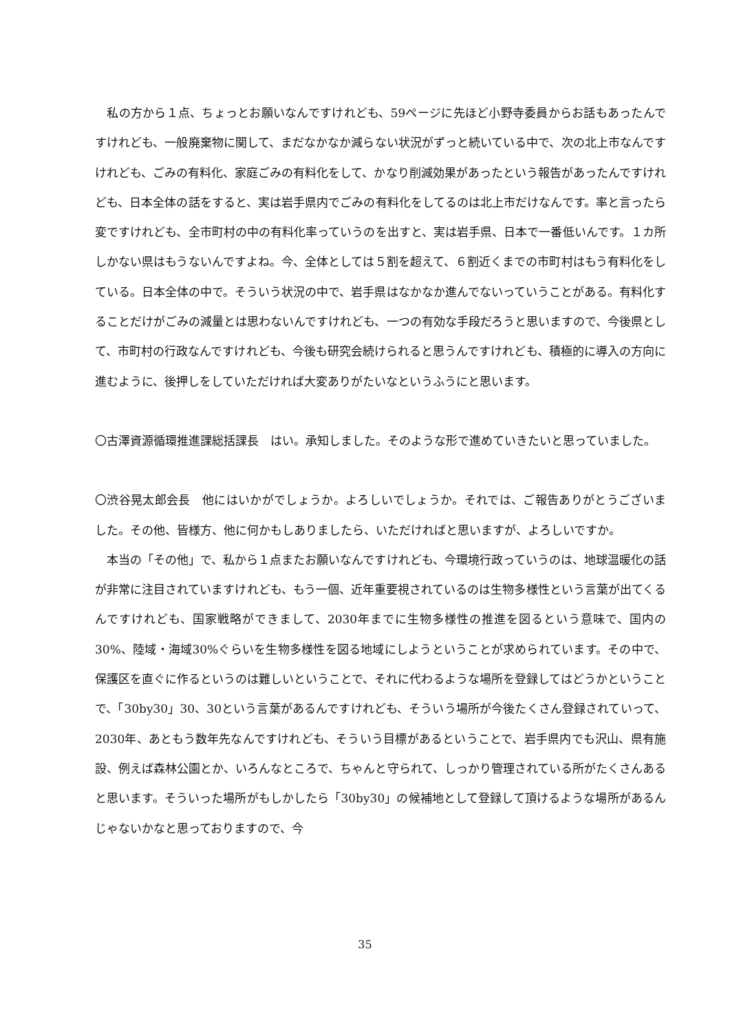私の方から１点、ちょっとお願いなんですけれども、59ページに先ほど小野寺委員からお話もあったんですけれども、一般廃棄物に関して、まだなかなか減らない状況がずっと続いている中で、次の北上市なんですけれども、ごみの有料化、家庭ごみの有料化をして、かなり削減効果があったという報告があったんですけれども、日本全体の話をすると、実は岩手県内でごみの有料化をしてるのは北上市だけなんです。率と言ったら変ですけれども、全市町村の中の有料化率っていうのを出すと、実は岩手県、日本で一番低いんです。１カ所しかない県はもうないんですよね。今、全体としては５割を超えて、６割近くまでの市町村はもう有料化をしている。日本全体の中で。そういう状況の中で、岩手県はなかなか進んでないっていうことがある。有料化することだけがごみの減量とは思わないんですけれども、一つの有効な手段だろうと思いますので、今後県として、市町村の行政なんですけれども、今後も研究会続けられると思うんですけれども、積極的に導入の方向に進むように、後押しをしていただければ大変ありがたいなというふうにと思います。
〇古澤資源循環推進課総括課長　はい。承知しました。そのような形で進めていきたいと思っていました。
〇渋谷晃太郎会長　他にはいかがでしょうか。よろしいでしょうか。それでは、ご報告ありがとうございました。その他、皆様方、他に何かもしありましたら、いただければと思いますが、よろしいですか。
　本当の「その他」で、私から１点またお願いなんですけれども、今環境行政っていうのは、地球温暖化の話が非常に注目されていますけれども、もう一個、近年重要視されているのは生物多様性という言葉が出てくるんですけれども、国家戦略ができまして、2030年までに生物多様性の推進を図るという意味で、国内の30%、陸域・海域30%ぐらいを生物多様性を図る地域にしようということが求められています。その中で、保護区を直ぐに作るというのは難しいということで、それに代わるような場所を登録してはどうかということで、「30by30」30、30という言葉があるんですけれども、そういう場所が今後たくさん登録されていって、2030年、あともう数年先なんですけれども、そういう目標があるということで、岩手県内でも沢山、県有施設、例えば森林公園とか、いろんなところで、ちゃんと守られて、しっかり管理されている所がたくさんあると思います。そういった場所がもしかしたら「30by30」の候補地として登録して頂けるような場所があるんじゃないかなと思っておりますので、今
35